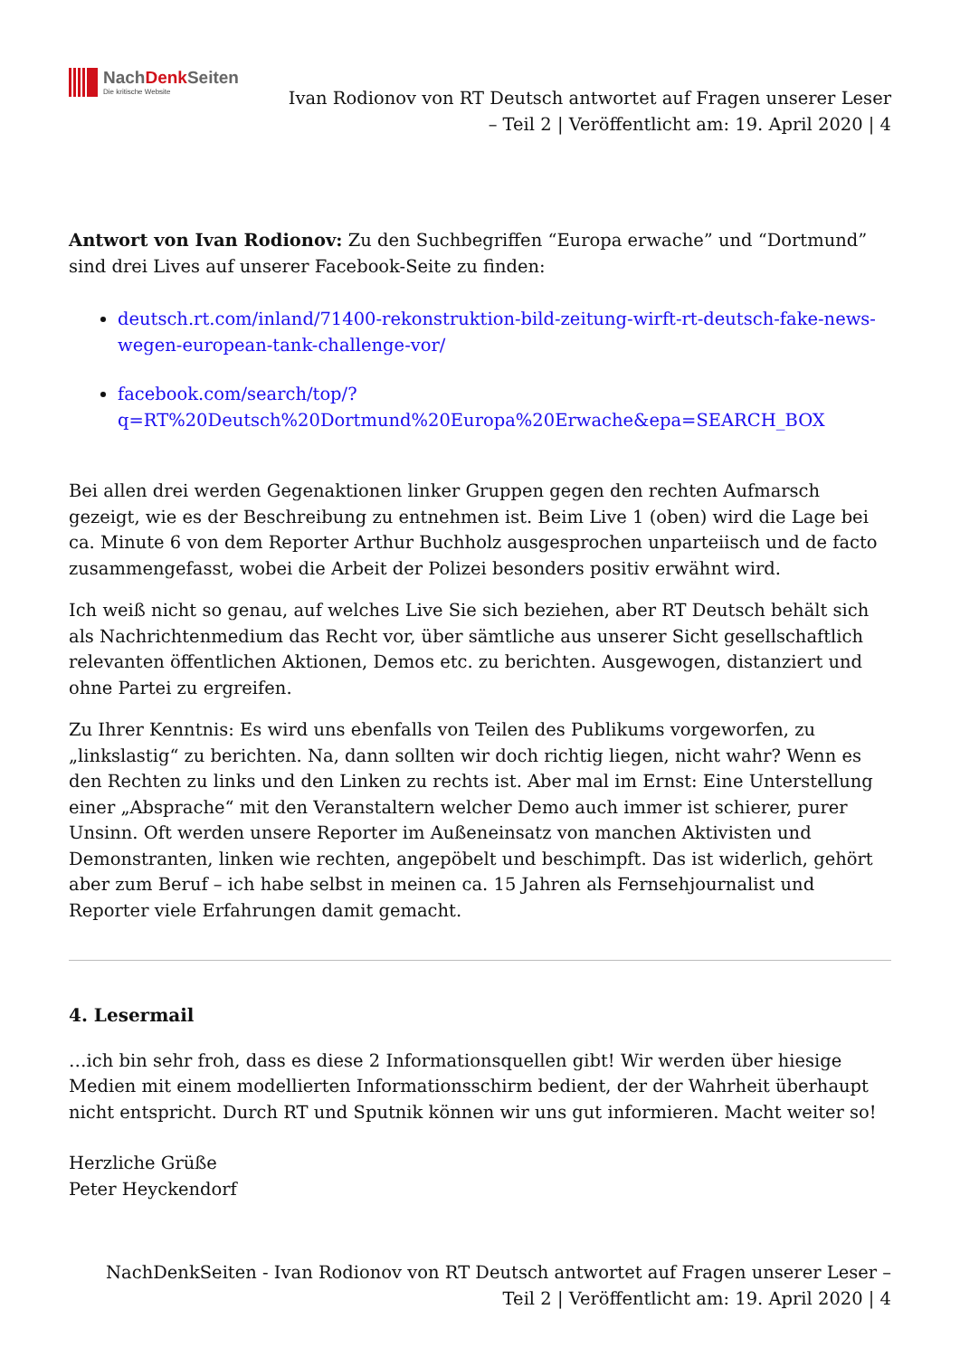NachDenk Seiten
Die kritische Website
Ivan Rodionov von RT Deutsch antwortet auf Fragen unserer Leser – Teil 2 | Veröffentlicht am: 19. April 2020 | 4
Antwort von Ivan Rodionov: Zu den Suchbegriffen “Europa erwache” und “Dortmund” sind drei Lives auf unserer Facebook-Seite zu finden:
deutsch.rt.com/inland/71400-rekonstruktion-bild-zeitung-wirft-rt-deutsch-fake-news-wegen-european-tank-challenge-vor/
facebook.com/search/top/?q=RT%20Deutsch%20Dortmund%20Europa%20Erwache&epa=SEARCH_BOX
Bei allen drei werden Gegenaktionen linker Gruppen gegen den rechten Aufmarsch gezeigt, wie es der Beschreibung zu entnehmen ist. Beim Live 1 (oben) wird die Lage bei ca. Minute 6 von dem Reporter Arthur Buchholz ausgesprochen unparteiisch und de facto zusammengefasst, wobei die Arbeit der Polizei besonders positiv erwähnt wird.
Ich weiß nicht so genau, auf welches Live Sie sich beziehen, aber RT Deutsch behält sich als Nachrichtenmedium das Recht vor, über sämtliche aus unserer Sicht gesellschaftlich relevanten öffentlichen Aktionen, Demos etc. zu berichten. Ausgewogen, distanziert und ohne Partei zu ergreifen.
Zu Ihrer Kenntnis: Es wird uns ebenfalls von Teilen des Publikums vorgeworfen, zu „linkslastig“ zu berichten. Na, dann sollten wir doch richtig liegen, nicht wahr? Wenn es den Rechten zu links und den Linken zu rechts ist. Aber mal im Ernst: Eine Unterstellung einer „Absprache“ mit den Veranstaltern welcher Demo auch immer ist schierer, purer Unsinn. Oft werden unsere Reporter im Außeneinsatz von manchen Aktivisten und Demonstranten, linken wie rechten, angepöbelt und beschimpft. Das ist widerlich, gehört aber zum Beruf – ich habe selbst in meinen ca. 15 Jahren als Fernsehjournalist und Reporter viele Erfahrungen damit gemacht.
4. Lesermail
…ich bin sehr froh, dass es diese 2 Informationsquellen gibt! Wir werden über hiesige Medien mit einem modellierten Informationsschirm bedient, der der Wahrheit überhaupt nicht entspricht. Durch RT und Sputnik können wir uns gut informieren. Macht weiter so!
Herzliche Grüße
Peter Heyckendorf
NachDenkSeiten - Ivan Rodionov von RT Deutsch antwortet auf Fragen unserer Leser – Teil 2 | Veröffentlicht am: 19. April 2020 | 4